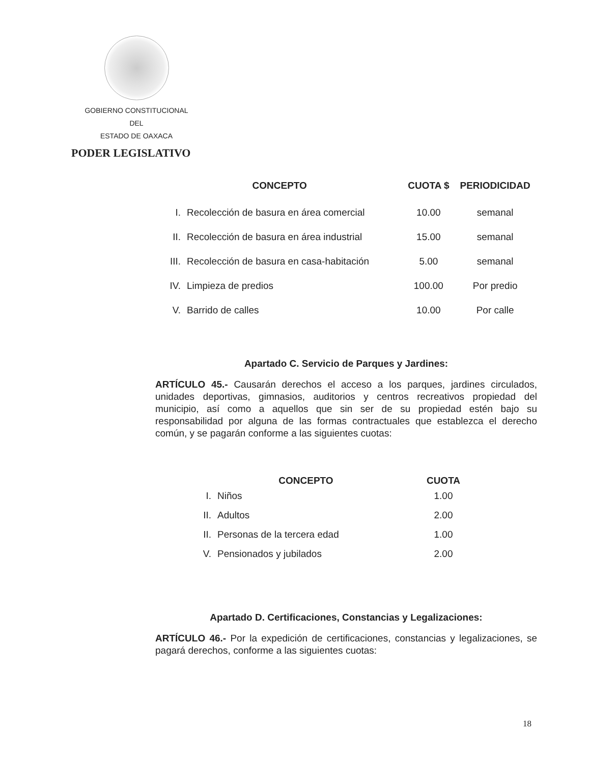GOBIERNO CONSTITUCIONAL
DEL
ESTADO DE OAXACA
PODER LEGISLATIVO
| CONCEPTO | | CUOTA $ | PERIODICIDAD |
| --- | --- | --- | --- |
| I. | Recolección de basura en área comercial | 10.00 | semanal |
| II. | Recolección de basura en área industrial | 15.00 | semanal |
| III. | Recolección de basura en casa-habitación | 5.00 | semanal |
| IV. | Limpieza de predios | 100.00 | Por predio |
| V. | Barrido de calles | 10.00 | Por calle |
Apartado C. Servicio de Parques y Jardines:
ARTÍCULO 45.- Causarán derechos el acceso a los parques, jardines circulados, unidades deportivas, gimnasios, auditorios y centros recreativos propiedad del municipio, así como a aquellos que sin ser de su propiedad estén bajo su responsabilidad por alguna de las formas contractuales que establezca el derecho común, y se pagarán conforme a las siguientes cuotas:
| CONCEPTO | | CUOTA |
| --- | --- | --- |
| I. | Niños | 1.00 |
| II. | Adultos | 2.00 |
| II. | Personas de la tercera edad | 1.00 |
| V. | Pensionados y jubilados | 2.00 |
Apartado D. Certificaciones, Constancias y Legalizaciones:
ARTÍCULO 46.- Por la expedición de certificaciones, constancias y legalizaciones, se pagará derechos, conforme a las siguientes cuotas:
18